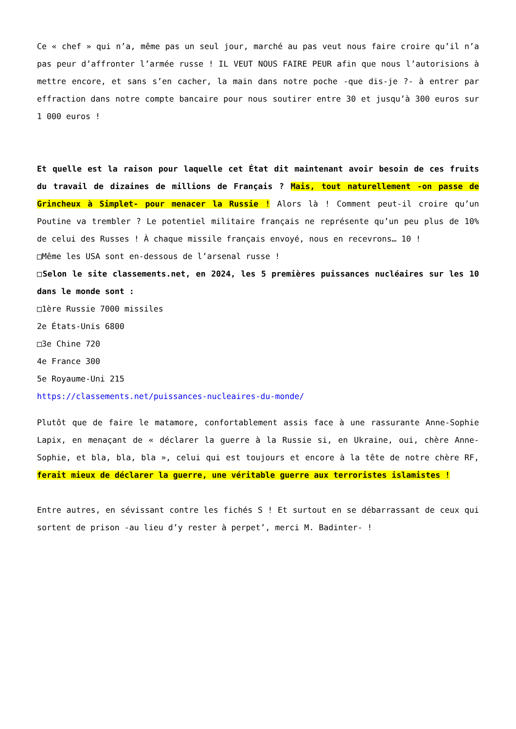Ce « chef » qui n’a, même pas un seul jour, marché au pas veut nous faire croire qu’il n’a pas peur d’affronter l’armée russe ! IL VEUT NOUS FAIRE PEUR afin que nous l’autorisions à mettre encore, et sans s’en cacher, la main dans notre poche -que dis-je ?- à entrer par effraction dans notre compte bancaire pour nous soutirer entre 30 et jusqu’à 300 euros sur 1 000 euros !
Et quelle est la raison pour laquelle cet État dit maintenant avoir besoin de ces fruits du travail de dizaines de millions de Français ? Mais, tout naturellement -on passe de Grincheux à Simplet- pour menacer la Russie ! Alors là ! Comment peut-il croire qu’un Poutine va trembler ? Le potentiel militaire français ne représente qu’un peu plus de 10% de celui des Russes ! À chaque missile français envoyé, nous en recevrons… 10 !
□Même les USA sont en-dessous de l’arsenal russe !
□Selon le site classements.net, en 2024, les 5 premières puissances nucléaires sur les 10 dans le monde sont :
□1ère Russie 7000 missiles
2e États-Unis 6800
□3e Chine 720
4e France 300
5e Royaume-Uni 215
https://classements.net/puissances-nucleaires-du-monde/
Plutôt que de faire le matamore, confortablement assis face à une rassurante Anne-Sophie Lapix, en menaçant de « déclarer la guerre à la Russie si, en Ukraine, oui, chère Anne-Sophie, et bla, bla, bla », celui qui est toujours et encore à la tête de notre chère RF, ferait mieux de déclarer la guerre, une véritable guerre aux terroristes islamistes !
Entre autres, en sévissant contre les fichés S ! Et surtout en se débarrassant de ceux qui sortent de prison -au lieu d’y rester à perpet’, merci M. Badinter- !